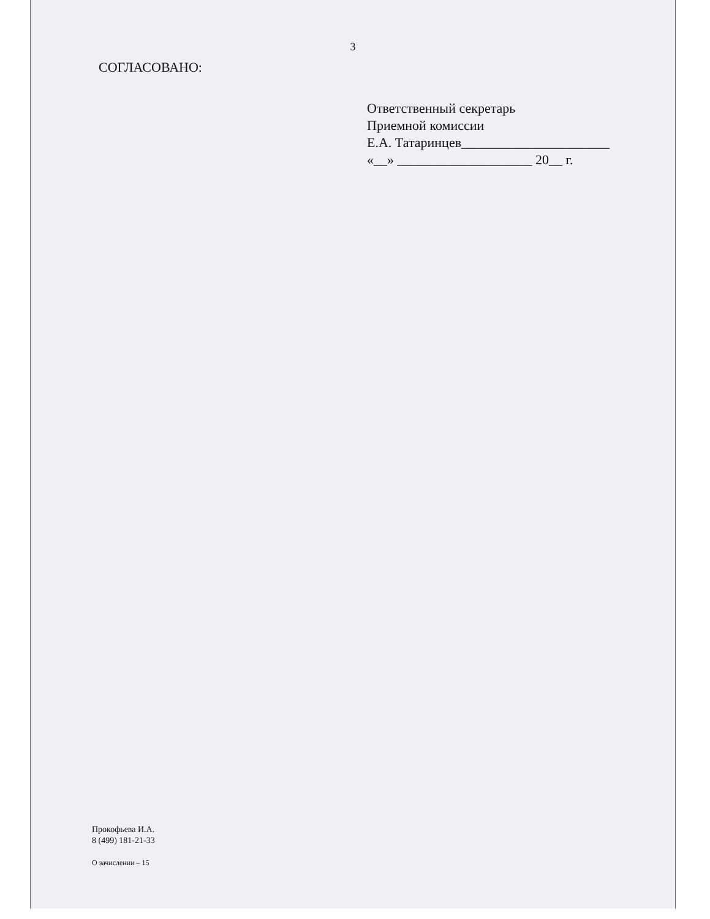3
СОГЛАСОВАНО:
Ответственный секретарь
Приемной комиссии
Е.А. Татаринцев______________________
«__» ____________________ 20__ г.
Прокофьева И.А.
8 (499) 181-21-33
О зачислении – 15